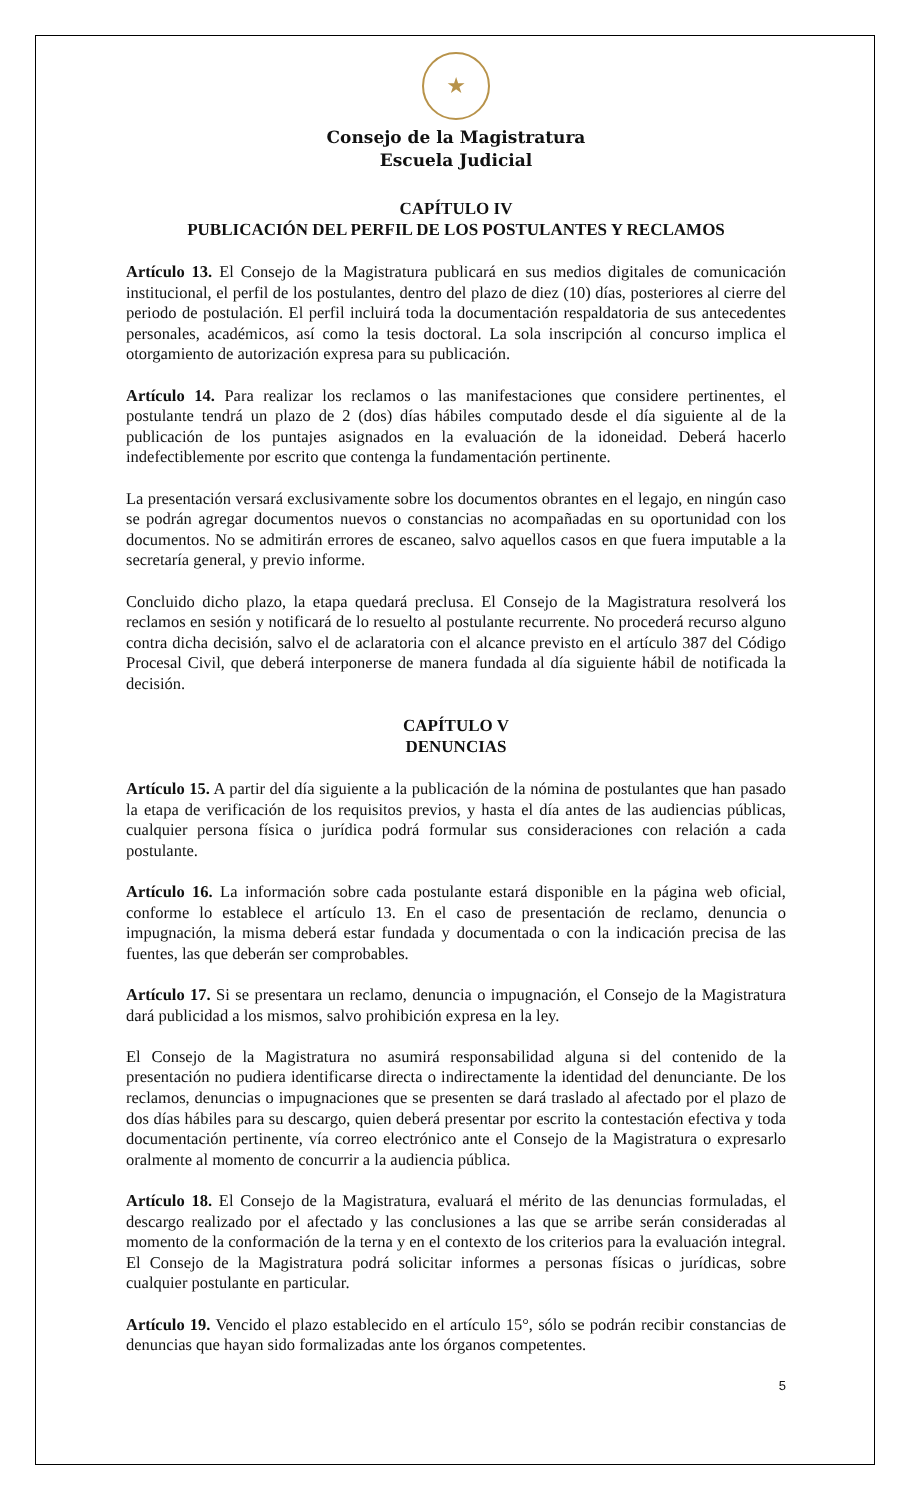★
Consejo de la Magistratura
Escuela Judicial
CAPÍTULO IV
PUBLICACIÓN DEL PERFIL DE LOS POSTULANTES Y RECLAMOS
Artículo 13. El Consejo de la Magistratura publicará en sus medios digitales de comunicación institucional, el perfil de los postulantes, dentro del plazo de diez (10) días, posteriores al cierre del periodo de postulación. El perfil incluirá toda la documentación respaldatoria de sus antecedentes personales, académicos, así como la tesis doctoral. La sola inscripción al concurso implica el otorgamiento de autorización expresa para su publicación.
Artículo 14. Para realizar los reclamos o las manifestaciones que considere pertinentes, el postulante tendrá un plazo de 2 (dos) días hábiles computado desde el día siguiente al de la publicación de los puntajes asignados en la evaluación de la idoneidad. Deberá hacerlo indefectiblemente por escrito que contenga la fundamentación pertinente.
La presentación versará exclusivamente sobre los documentos obrantes en el legajo, en ningún caso se podrán agregar documentos nuevos o constancias no acompañadas en su oportunidad con los documentos. No se admitirán errores de escaneo, salvo aquellos casos en que fuera imputable a la secretaría general, y previo informe.
Concluido dicho plazo, la etapa quedará preclusa. El Consejo de la Magistratura resolverá los reclamos en sesión y notificará de lo resuelto al postulante recurrente. No procederá recurso alguno contra dicha decisión, salvo el de aclaratoria con el alcance previsto en el artículo 387 del Código Procesal Civil, que deberá interponerse de manera fundada al día siguiente hábil de notificada la decisión.
CAPÍTULO V
DENUNCIAS
Artículo 15. A partir del día siguiente a la publicación de la nómina de postulantes que han pasado la etapa de verificación de los requisitos previos, y hasta el día antes de las audiencias públicas, cualquier persona física o jurídica podrá formular sus consideraciones con relación a cada postulante.
Artículo 16. La información sobre cada postulante estará disponible en la página web oficial, conforme lo establece el artículo 13. En el caso de presentación de reclamo, denuncia o impugnación, la misma deberá estar fundada y documentada o con la indicación precisa de las fuentes, las que deberán ser comprobables.
Artículo 17. Si se presentara un reclamo, denuncia o impugnación, el Consejo de la Magistratura dará publicidad a los mismos, salvo prohibición expresa en la ley.
El Consejo de la Magistratura no asumirá responsabilidad alguna si del contenido de la presentación no pudiera identificarse directa o indirectamente la identidad del denunciante. De los reclamos, denuncias o impugnaciones que se presenten se dará traslado al afectado por el plazo de dos días hábiles para su descargo, quien deberá presentar por escrito la contestación efectiva y toda documentación pertinente, vía correo electrónico ante el Consejo de la Magistratura o expresarlo oralmente al momento de concurrir a la audiencia pública.
Artículo 18. El Consejo de la Magistratura, evaluará el mérito de las denuncias formuladas, el descargo realizado por el afectado y las conclusiones a las que se arribe serán consideradas al momento de la conformación de la terna y en el contexto de los criterios para la evaluación integral. El Consejo de la Magistratura podrá solicitar informes a personas físicas o jurídicas, sobre cualquier postulante en particular.
Artículo 19. Vencido el plazo establecido en el artículo 15°, sólo se podrán recibir constancias de denuncias que hayan sido formalizadas ante los órganos competentes.
5